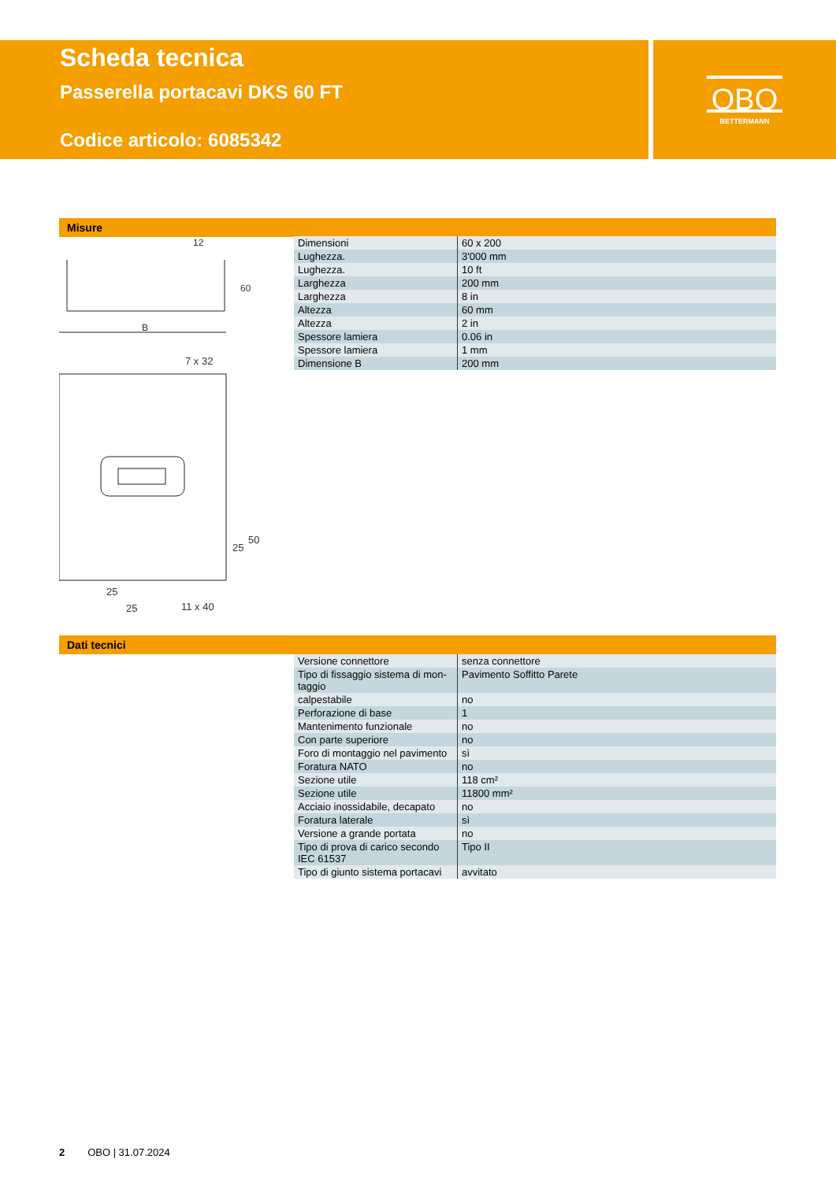Scheda tecnica
Passerella portacavi DKS 60 FT
Codice articolo: 6085342
OBO
BETTERMANN
Misure
B
12
60
7 x 32
25
25
11 x 40
25
50
| Dimensioni | 60 x 200 |
| Lughezza. | 3'000 mm |
| Lughezza. | 10 ft |
| Larghezza | 200 mm |
| Larghezza | 8 in |
| Altezza | 60 mm |
| Altezza | 2 in |
| Spessore lamiera | 0.06 in |
| Spessore lamiera | 1 mm |
| Dimensione B | 200 mm |
Dati tecnici
| Versione connettore | senza connettore |
| Tipo di fissaggio sistema di mon-taggio | Pavimento Soffitto Parete |
| calpestabile | no |
| Perforazione di base | 1 |
| Mantenimento funzionale | no |
| Con parte superiore | no |
| Foro di montaggio nel pavimento | sì |
| Foratura NATO | no |
| Sezione utile | 118 cm² |
| Sezione utile | 11800 mm² |
| Acciaio inossidabile, decapato | no |
| Foratura laterale | sì |
| Versione a grande portata | no |
| Tipo di prova di carico secondo IEC 61537 | Tipo II |
| Tipo di giunto sistema portacavi | avvitato |
2 OBO | 31.07.2024